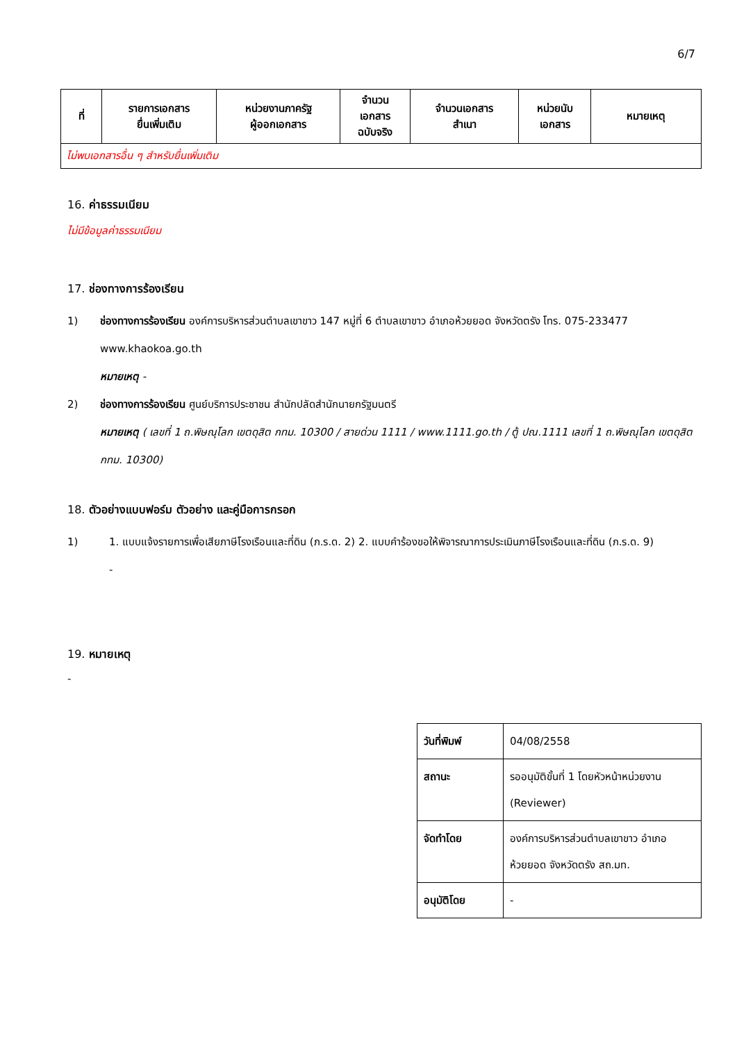6/7
| ที่ | รายการเอกสาร ยื่นเพิ่มเติม | หน่วยงานภาครัฐ ผู้ออกเอกสาร | จำนวน เอกสาร ฉบับจริง | จำนวนเอกสาร สำเนา | หน่วยนับ เอกสาร | หมายเหตุ |
| --- | --- | --- | --- | --- | --- | --- |
| ไม่พบเอกสารอื่น ๆ สำหรับยื่นเพิ่มเติม | | | | | | |
16. ค่าธรรมเนียม
ไม่มีข้อมูลค่าธรรมเนียม
17. ช่องทางการร้องเรียน
1) ช่องทางการร้องเรียน องค์การบริหารส่วนตำบลเขาขาว 147 หมู่ที่ 6 ตำบลเขาขาว อำเภอห้วยยอด จังหวัดตรัง โทร. 075-233477 www.khaokoa.go.th
หมายเหตุ -
2) ช่องทางการร้องเรียน ศูนย์บริการประชาชน สำนักปลัดสำนักนายกรัฐมนตรี
หมายเหตุ ( เลขที่ 1 ถ.พิษณุโลก เขตดุสิต กทม. 10300 / สายด่วน 1111 / www.1111.go.th / ตู้ ปณ.1111 เลขที่ 1 ถ.พิษณุโลก เขตดุสิต กทม. 10300)
18. ตัวอย่างแบบฟอร์ม ตัวอย่าง และคู่มือการกรอก
1) 1. แบบแจ้งรายการเพื่อเสียภาษีโรงเรือนและที่ดิน (ภ.ร.ด. 2) 2. แบบคำร้องขอให้พิจารณาการประเมินภาษีโรงเรือนและที่ดิน (ภ.ร.ด. 9)
-
19. หมายเหตุ
-
| วันที่พิมพ์ | 04/08/2558 |
| สถานะ | รออนุมัติขั้นที่ 1 โดยหัวหน้าหน่วยงาน (Reviewer) |
| จัดทำโดย | องค์การบริหารส่วนตำบลเขาขาว อำเภอห้วยยอด จังหวัดตรัง สถ.มท. |
| อนุมัติโดย | - |